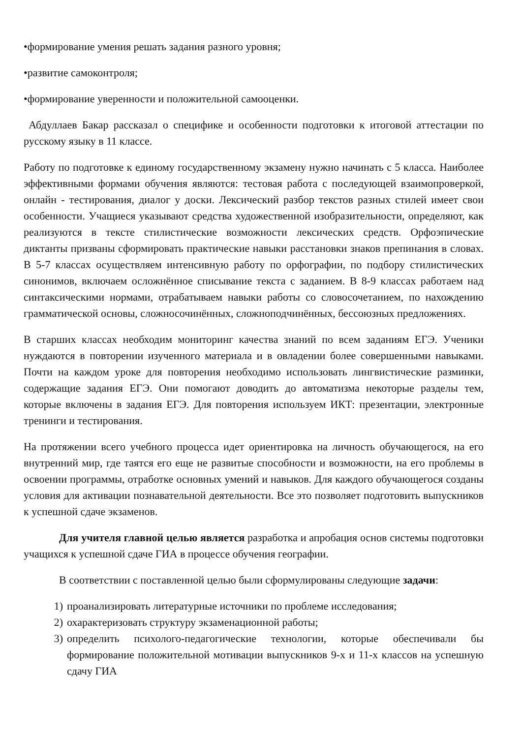•формирование умения решать задания разного уровня;
•развитие самоконтроля;
•формирование уверенности и положительной самооценки.
Абдуллаев Бакар рассказал о специфике и особенности подготовки к итоговой аттестации по русскому языку в 11 классе.
Работу по подготовке к единому государственному экзамену нужно начинать с 5 класса. Наиболее эффективными формами обучения являются: тестовая работа с последующей взаимопроверкой, онлайн - тестирования, диалог у доски. Лексический разбор текстов разных стилей имеет свои особенности. Учащиеся указывают средства художественной изобразительности, определяют, как реализуются в тексте стилистические возможности лексических средств. Орфоэпические диктанты призваны сформировать практические навыки расстановки знаков препинания в словах. В 5-7 классах осуществляем интенсивную работу по орфографии, по подбору стилистических синонимов, включаем осложнённое списывание текста с заданием. В 8-9 классах работаем над синтаксическими нормами, отрабатываем навыки работы со словосочетанием, по нахождению грамматической основы, сложносочинённых, сложноподчинённых, бессоюзных предложениях.
В старших классах необходим мониторинг качества знаний по всем заданиям ЕГЭ. Ученики нуждаются в повторении изученного материала и в овладении более совершенными навыками. Почти на каждом уроке для повторения необходимо использовать лингвистические разминки, содержащие задания ЕГЭ. Они помогают доводить до автоматизма некоторые разделы тем, которые включены в задания ЕГЭ. Для повторения используем ИКТ: презентации, электронные тренинги и тестирования.
На протяжении всего учебного процесса идет ориентировка на личность обучающегося, на его внутренний мир, где таятся его еще не развитые способности и возможности, на его проблемы в освоении программы, отработке основных умений и навыков. Для каждого обучающегося созданы условия для активации познавательной деятельности. Все это позволяет подготовить выпускников к успешной сдаче экзаменов.
Для учителя главной целью является разработка и апробация основ системы подготовки учащихся к успешной сдаче ГИА в процессе обучения географии.
В соответствии с поставленной целью были сформулированы следующие задачи:
1) проанализировать литературные источники по проблеме исследования;
2) охарактеризовать структуру экзаменационной работы;
3) определить психолого-педагогические технологии, которые обеспечивали бы формирование положительной мотивации выпускников 9-х и 11-х классов на успешную сдачу ГИА